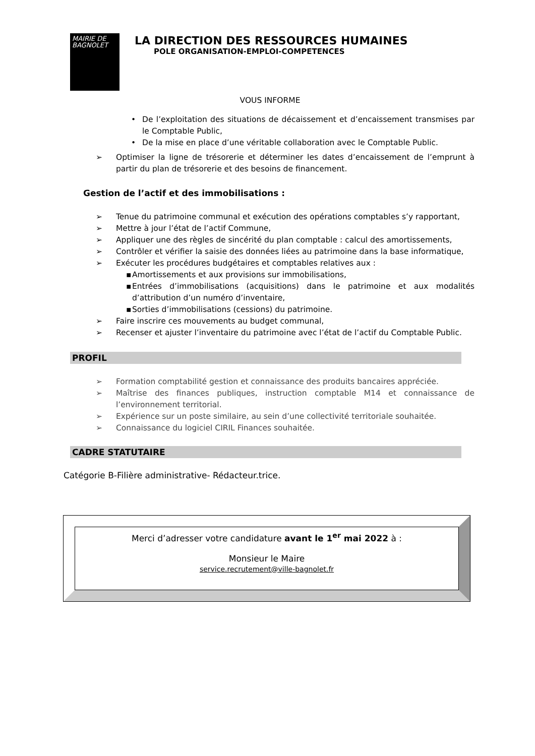MAIRIE DE
BAGNOLET
LA DIRECTION DES RESSOURCES HUMAINES
POLE ORGANISATION-EMPLOI-COMPETENCES
VOUS INFORME
• De l’exploitation des situations de décaissement et d’encaissement transmises par le Comptable Public,
• De la mise en place d’une véritable collaboration avec le Comptable Public.
➢ Optimiser la ligne de trésorerie et déterminer les dates d’encaissement de l’emprunt à partir du plan de trésorerie et des besoins de financement.
Gestion de l’actif et des immobilisations :
➢ Tenue du patrimoine communal et exécution des opérations comptables s’y rapportant,
➢ Mettre à jour l’état de l’actif Commune,
➢ Appliquer une des règles de sincérité du plan comptable : calcul des amortissements,
➢ Contrôler et vérifier la saisie des données liées au patrimoine dans la base informatique,
➢ Exécuter les procédures budgétaires et comptables relatives aux :
▪ Amortissements et aux provisions sur immobilisations,
▪ Entrées d’immobilisations (acquisitions) dans le patrimoine et aux modalités d’attribution d’un numéro d’inventaire,
▪ Sorties d’immobilisations (cessions) du patrimoine.
➢ Faire inscrire ces mouvements au budget communal,
➢ Recenser et ajuster l’inventaire du patrimoine avec l’état de l’actif du Comptable Public.
PROFIL
➢ Formation comptabilité gestion et connaissance des produits bancaires appréciée.
➢ Maîtrise des finances publiques, instruction comptable M14 et connaissance de l’environnement territorial.
➢ Expérience sur un poste similaire, au sein d’une collectivité territoriale souhaitée.
➢ Connaissance du logiciel CIRIL Finances souhaitée.
CADRE STATUTAIRE
Catégorie B-Filière administrative- Rédacteur.trice.
Merci d’adresser votre candidature avant le 1<sup>er</sup> mai 2022 à :
Monsieur le Maire
service.recrutement@ville-bagnolet.fr